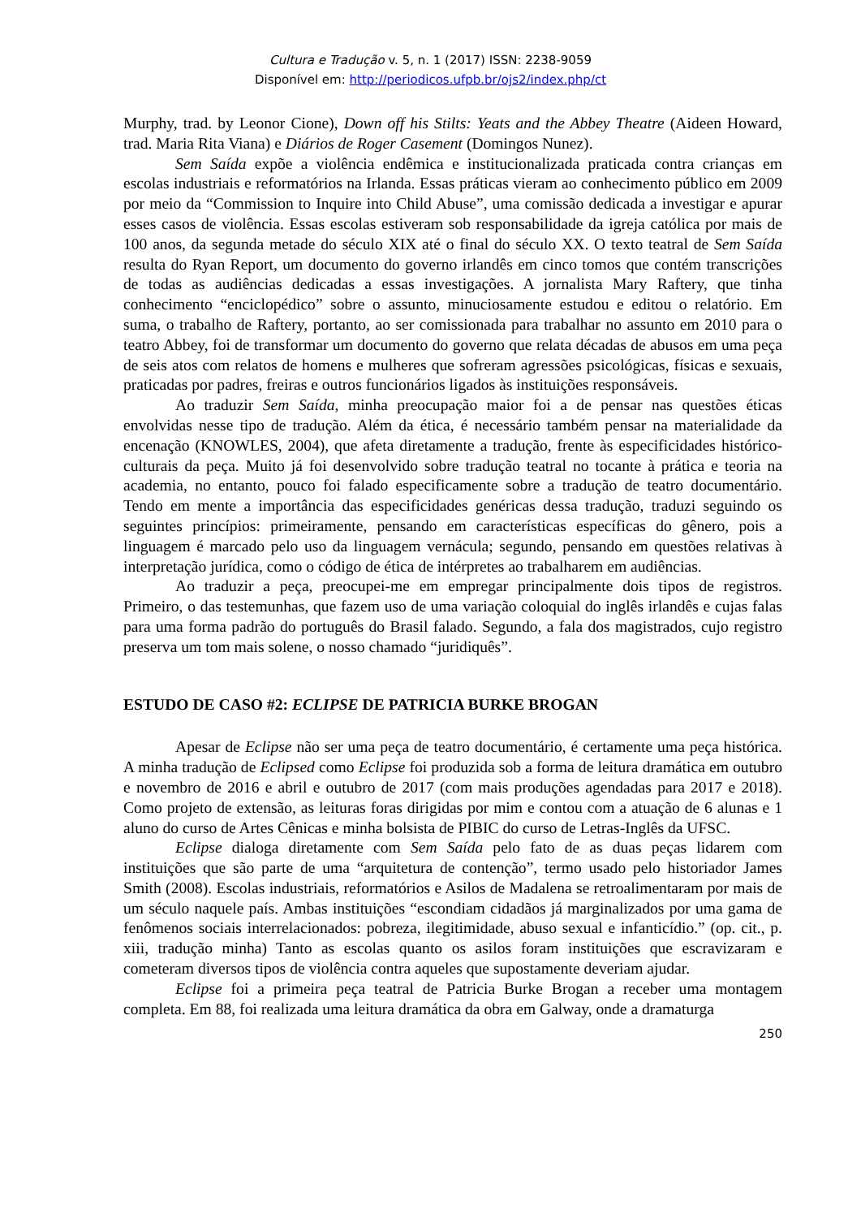Cultura e Tradução v. 5, n. 1 (2017) ISSN: 2238-9059
Disponível em: http://periodicos.ufpb.br/ojs2/index.php/ct
Murphy, trad. by Leonor Cione), Down off his Stilts: Yeats and the Abbey Theatre (Aideen Howard, trad. Maria Rita Viana) e Diários de Roger Casement (Domingos Nunez).
Sem Saída expõe a violência endêmica e institucionalizada praticada contra crianças em escolas industriais e reformatórios na Irlanda. Essas práticas vieram ao conhecimento público em 2009 por meio da “Commission to Inquire into Child Abuse”, uma comissão dedicada a investigar e apurar esses casos de violência. Essas escolas estiveram sob responsabilidade da igreja católica por mais de 100 anos, da segunda metade do século XIX até o final do século XX. O texto teatral de Sem Saída resulta do Ryan Report, um documento do governo irlandês em cinco tomos que contém transcrições de todas as audiências dedicadas a essas investigações. A jornalista Mary Raftery, que tinha conhecimento “enciclopédico” sobre o assunto, minuciosamente estudou e editou o relatório. Em suma, o trabalho de Raftery, portanto, ao ser comissionada para trabalhar no assunto em 2010 para o teatro Abbey, foi de transformar um documento do governo que relata décadas de abusos em uma peça de seis atos com relatos de homens e mulheres que sofreram agressões psicológicas, físicas e sexuais, praticadas por padres, freiras e outros funcionários ligados às instituições responsáveis.
Ao traduzir Sem Saída, minha preocupação maior foi a de pensar nas questões éticas envolvidas nesse tipo de tradução. Além da ética, é necessário também pensar na materialidade da encenação (KNOWLES, 2004), que afeta diretamente a tradução, frente às especificidades histórico-culturais da peça. Muito já foi desenvolvido sobre tradução teatral no tocante à prática e teoria na academia, no entanto, pouco foi falado especificamente sobre a tradução de teatro documentário. Tendo em mente a importância das especificidades genéricas dessa tradução, traduzi seguindo os seguintes princípios: primeiramente, pensando em características específicas do gênero, pois a linguagem é marcado pelo uso da linguagem vernácula; segundo, pensando em questões relativas à interpretação jurídica, como o código de ética de intérpretes ao trabalharem em audiências.
Ao traduzir a peça, preocupei-me em empregar principalmente dois tipos de registros. Primeiro, o das testemunhas, que fazem uso de uma variação coloquial do inglês irlandês e cujas falas para uma forma padrão do português do Brasil falado. Segundo, a fala dos magistrados, cujo registro preserva um tom mais solene, o nosso chamado “juridiquês”.
ESTUDO DE CASO #2: ECLIPSE DE PATRICIA BURKE BROGAN
Apesar de Eclipse não ser uma peça de teatro documentário, é certamente uma peça histórica. A minha tradução de Eclipsed como Eclipse foi produzida sob a forma de leitura dramática em outubro e novembro de 2016 e abril e outubro de 2017 (com mais produções agendadas para 2017 e 2018). Como projeto de extensão, as leituras foras dirigidas por mim e contou com a atuação de 6 alunas e 1 aluno do curso de Artes Cênicas e minha bolsista de PIBIC do curso de Letras-Inglês da UFSC.
Eclipse dialoga diretamente com Sem Saída pelo fato de as duas peças lidarem com instituições que são parte de uma “arquitetura de contenção”, termo usado pelo historiador James Smith (2008). Escolas industriais, reformatórios e Asilos de Madalena se retroalimentaram por mais de um século naquele país. Ambas instituições “escondiam cidadãos já marginalizados por uma gama de fenômenos sociais interrelacionados: pobreza, ilegitimidade, abuso sexual e infanticídio.” (op. cit., p. xiii, tradução minha) Tanto as escolas quanto os asilos foram instituições que escravizaram e cometeram diversos tipos de violência contra aqueles que supostamente deveriam ajudar.
Eclipse foi a primeira peça teatral de Patricia Burke Brogan a receber uma montagem completa. Em 88, foi realizada uma leitura dramática da obra em Galway, onde a dramaturga
250